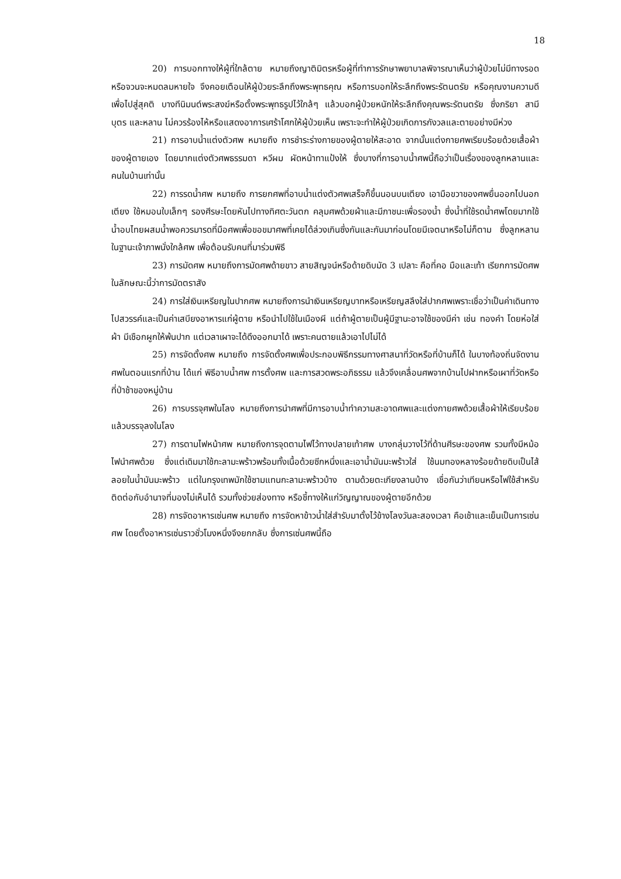18
20) การบอกทางให้ผู้ที่ใกล้ตาย หมายถึงญาติมิตรหรือผู้ที่ทำการรักษาพยาบาลพิจารณาเห็นว่าผู้ป่วยไม่มีทางรอดหรือจวนจะหมดลมหายใจ จึงคอยเตือนให้ผู้ป่วยระลึกถึงพระพุทธคุณ หรือการบอกให้ระลึกถึงพระรัตนตรัย หรือคุณงามความดีเพื่อไปสู่สุคติ บางทีนิมนต์พระสงฆ์หรือตั้งพระพุทธรูปไว้ใกล้ๆ แล้วบอกผู้ป่วยหนักให้ระลึกถึงคุณพระรัตนตรัย ซึ่งภริยา สามี บุตร และหลาน ไม่ควรร้องไห้หรือแสดงอาการเศร้าโศกให้ผู้ป่วยเห็น เพราะจะทำให้ผู้ป่วยเกิดการกังวลและตายอย่างมีห่วง
21) การอาบน้ำแต่งตัวศพ หมายถึง การชำระร่างกายของผู้ตายให้สะอาด จากนั้นแต่งกายศพเรียบร้อยด้วยเสื้อผ้าของผู้ตายเอง โดยมากแต่งตัวศพธรรมดา หวีผม ผัดหน้าทาแป้งให้ ซึ่งบางที่การอาบน้ำศพนี้ถือว่าเป็นเรื่องของลูกหลานและคนในบ้านเท่านั้น
22) การรดน้ำศพ หมายถึง การยกศพที่อาบน้ำแต่งตัวศพเสร็จก็ขึ้นนอนบนเตียง เอามือขวาของศพยื่นออกไปนอกเตียง ใช้หมอนใบเล็กๆ รองศีรษะโดยหันไปทางทิศตะวันตก คลุมศพด้วยผ้าและมีภาชนะเพื่อรองน้ำ ซึ่งน้ำที่ใช้รดน้ำศพโดยมากใช้น้ำอบไทยผสมน้ำพอควรมารดที่มือศพเพื่อขอขมาศพที่เคยได้ล่วงเกินซึ่งกันและกันมาก่อนโดยมีเจตนาหรือไม่ก็ตาม ซึ่งลูกหลานในฐานะเจ้าภาพนั่งใกล้ศพ เพื่อต้อนรับคนที่มาร่วมพิธี
23) การมัดศพ หมายถึงการมัดศพด้ายขาว สายสิญจน์หรือด้ายดิบมัด 3 เปลาะ คือที่คอ มือและเท้า เรียกการมัดศพในลักษณะนี้ว่าการมัดตราสัง
24) การใส่เงินเหรียญในปากศพ หมายถึงการนำเงินเหรียญบาทหรือเหรียญสลึงใส่ปากศพเพราะเชื่อว่าเป็นค่าเดินทางไปสวรรค์และเป็นค่าเสบียงอาหารแก่ผู้ตาย หรือนำไปใช้ในเมืองผี แต่ถ้าผู้ตายเป็นผู้มีฐานะอาจใช้ของมีค่า เช่น ทองคำ โดยห่อใส่ผ้า มีเชือกผูกให้พ้นปาก แต่เวลาเผาจะได้ดึงออกมาได้ เพราะคนตายแล้วเอาไปไม่ได้
25) การจัดตั้งศพ หมายถึง การจัดตั้งศพเพื่อประกอบพิธีกรรมทางศาสนาที่วัดหรือที่บ้านก็ได้ ในบางท้องถิ่นจัดงานศพในตอนแรกที่บ้าน ได้แก่ พิธีอาบน้ำศพ การตั้งศพ และการสวดพระอภิธรรม แล้วจึงเคลื่อนศพจากบ้านไปฝากหรือเผาที่วัดหรือที่ป่าช้าของหมู่บ้าน
26) การบรรจุศพในโลง หมายถึงการนำศพที่มีการอาบน้ำทำความสะอาดศพและแต่งกายศพด้วยเสื้อผ้าให้เรียบร้อยแล้วบรรจุลงในโลง
27) การตามไฟหน้าศพ หมายถึงการจุดตามไฟไว้ทางปลายเท้าศพ บางกลุ่มวางไว้ที่ด้านศีรษะของศพ รวมทั้งมีหม้อไฟนำศพด้วย ซึ่งแต่เดิมมาใช้กะลามะพร้าวพร้อมทั้งเนื้อด้วยซีกหนึ่งและเอาน้ำมันมะพร้าวใส่ ใช้นมทองหลางร้อยด้ายดิบเป็นไส้ลอยในน้ำมันมะพร้าว แต่ในกรุงเทพมักใช้ชามแทนกะลามะพร้าวบ้าง ตามด้วยตะเกียงลานบ้าง เชื่อกันว่าเทียนหรือไฟใช้สำหรับติดต่อกับอำนาจที่มองไม่เห็นได้ รวมทั้งช่วยส่องทาง หรือชี้ทางให้แก่วิญญาณของผู้ตายอีกด้วย
28) การจัดอาหารเซ่นศพ หมายถึง การจัดหาข้าวน้ำใส่สำรับมาตั้งไว้ข้างโลงวันละสองเวลา คือเช้าและเย็นเป็นการเซ่นศพ โดยตั้งอาหารเซ่นราวชั่วโมงหนึ่งจึงยกกลับ ซึ่งการเซ่นศพนี้ถือ